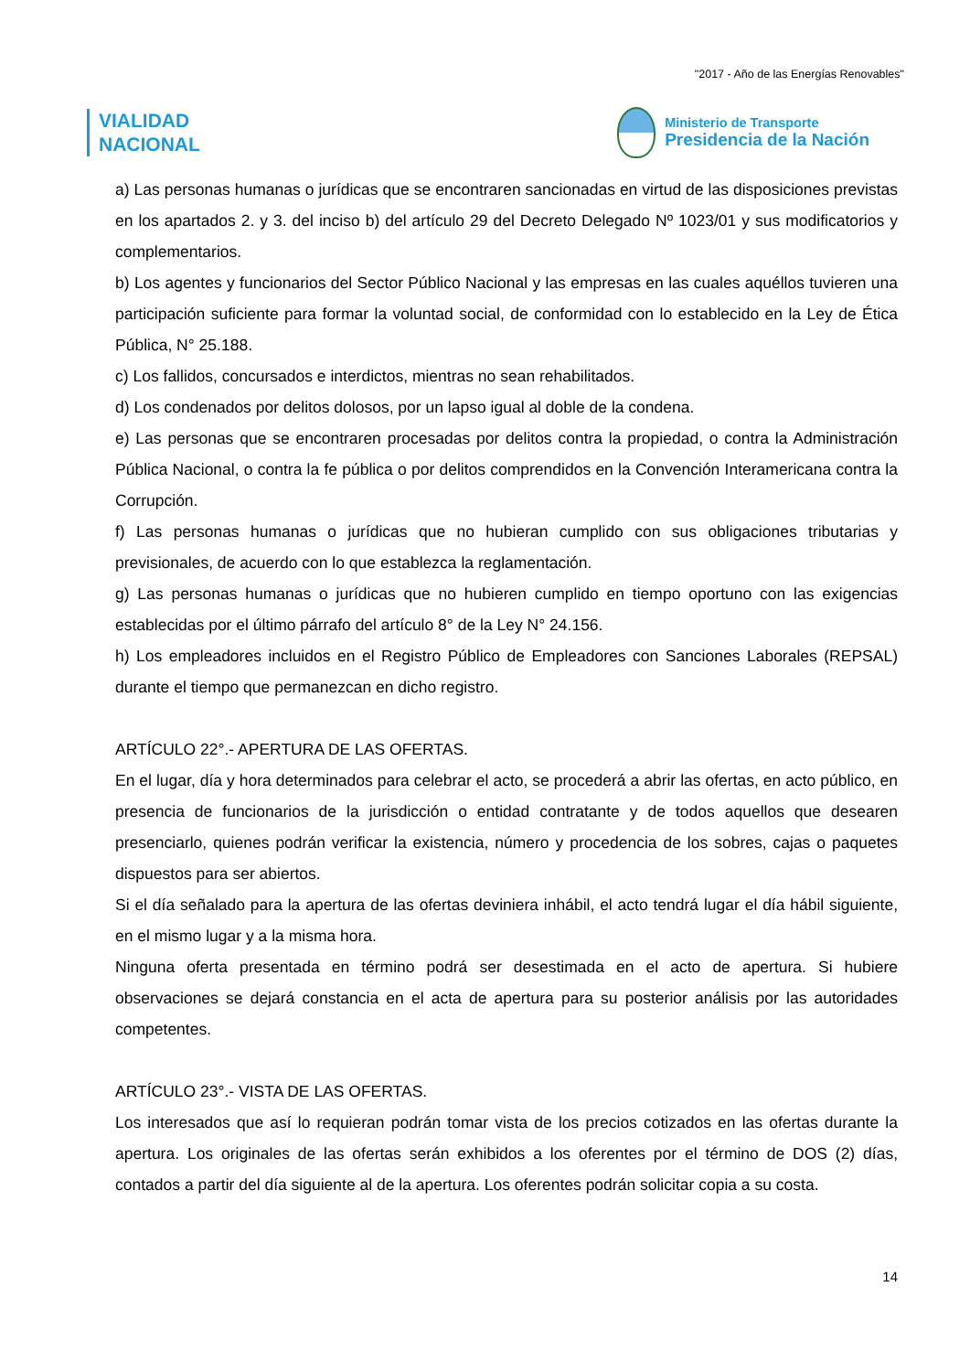"2017 - Año de las Energías Renovables"
VIALIDAD
NACIONAL
Ministerio de Transporte
Presidencia de la Nación
a) Las personas humanas o jurídicas que se encontraren sancionadas en virtud de las disposiciones previstas en los apartados 2. y 3. del inciso b) del artículo 29 del Decreto Delegado Nº 1023/01 y sus modificatorios y complementarios.
b) Los agentes y funcionarios del Sector Público Nacional y las empresas en las cuales aquéllos tuvieren una participación suficiente para formar la voluntad social, de conformidad con lo establecido en la Ley de Ética Pública, N° 25.188.
c) Los fallidos, concursados e interdictos, mientras no sean rehabilitados.
d) Los condenados por delitos dolosos, por un lapso igual al doble de la condena.
e) Las personas que se encontraren procesadas por delitos contra la propiedad, o contra la Administración Pública Nacional, o contra la fe pública o por delitos comprendidos en la Convención Interamericana contra la Corrupción.
f) Las personas humanas o jurídicas que no hubieran cumplido con sus obligaciones tributarias y previsionales, de acuerdo con lo que establezca la reglamentación.
g) Las personas humanas o jurídicas que no hubieren cumplido en tiempo oportuno con las exigencias establecidas por el último párrafo del artículo 8° de la Ley N° 24.156.
h) Los empleadores incluidos en el Registro Público de Empleadores con Sanciones Laborales (REPSAL) durante el tiempo que permanezcan en dicho registro.
ARTÍCULO 22°.- APERTURA DE LAS OFERTAS.
En el lugar, día y hora determinados para celebrar el acto, se procederá a abrir las ofertas, en acto público, en presencia de funcionarios de la jurisdicción o entidad contratante y de todos aquellos que desearen presenciarlo, quienes podrán verificar la existencia, número y procedencia de los sobres, cajas o paquetes dispuestos para ser abiertos.
Si el día señalado para la apertura de las ofertas deviniera inhábil, el acto tendrá lugar el día hábil siguiente, en el mismo lugar y a la misma hora.
Ninguna oferta presentada en término podrá ser desestimada en el acto de apertura. Si hubiere observaciones se dejará constancia en el acta de apertura para su posterior análisis por las autoridades competentes.
ARTÍCULO 23°.- VISTA DE LAS OFERTAS.
Los interesados que así lo requieran podrán tomar vista de los precios cotizados en las ofertas durante la apertura. Los originales de las ofertas serán exhibidos a los oferentes por el término de DOS (2) días, contados a partir del día siguiente al de la apertura. Los oferentes podrán solicitar copia a su costa.
14